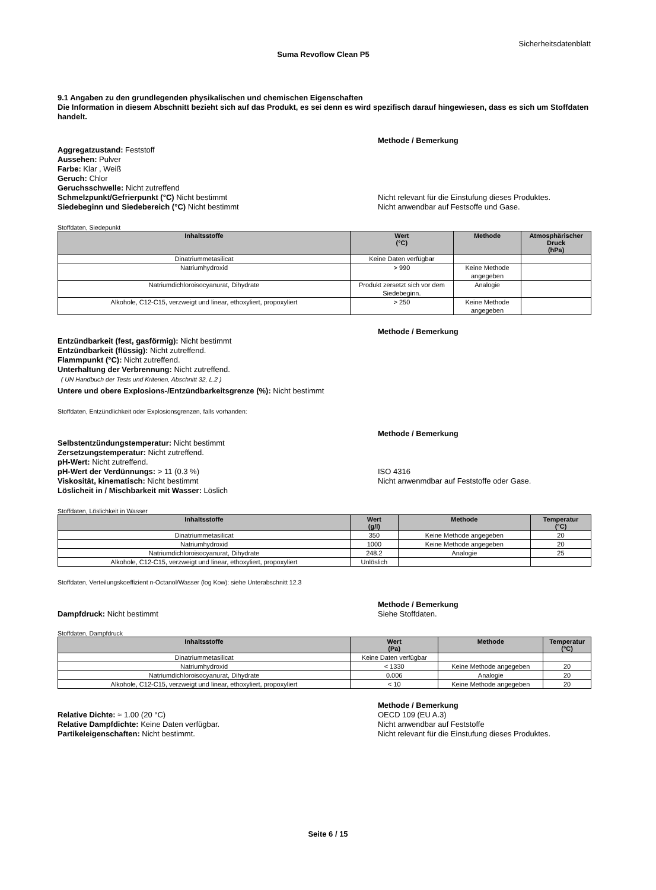Sicherheitsdatenblatt
Suma Revoflow Clean P5
9.1 Angaben zu den grundlegenden physikalischen und chemischen Eigenschaften
Die Information in diesem Abschnitt bezieht sich auf das Produkt, es sei denn es wird spezifisch darauf hingewiesen, dass es sich um Stoffdaten handelt.
Aggregatzustand: Feststoff
Aussehen: Pulver
Farbe: Klar , Weiß
Geruch: Chlor
Geruchsschwelle: Nicht zutreffend
Schmelzpunkt/Gefrierpunkt (°C) Nicht bestimmt
Siedebeginn und Siedebereich (°C) Nicht bestimmt
Methode / Bemerkung
Nicht relevant für die Einstufung dieses Produktes.
Nicht anwendbar auf Festsoffe und Gase.
Stoffdaten, Siedepunkt
| Inhaltsstoffe | Wert (°C) | Methode | Atmosphärischer Druck (hPa) |
| --- | --- | --- | --- |
| Dinatriummetasilicat | Keine Daten verfügbar | | |
| Natriumhydroxid | > 990 | Keine Methode angegeben | |
| Natriumdichloroisocyanurat, Dihydrate | Produkt zersetzt sich vor dem Siedebeginn. | Analogie | |
| Alkohole, C12-C15, verzweigt und linear, ethoxyliert, propoxyliert | > 250 | Keine Methode angegeben | |
Entzündbarkeit (fest, gasförmig): Nicht bestimmt
Entzündbarkeit (flüssig): Nicht zutreffend.
Flammpunkt (°C): Nicht zutreffend.
Unterhaltung der Verbrennung: Nicht zutreffend.
( UN Handbuch der Tests und Kriterien, Abschnitt 32, L.2 )
Methode / Bemerkung
Untere und obere Explosions-/Entzündbarkeitsgrenze (%): Nicht bestimmt
Stoffdaten, Entzündlichkeit oder Explosionsgrenzen, falls vorhanden:
Selbstentzündungstemperatur: Nicht bestimmt
Zersetzungstemperatur: Nicht zutreffend.
pH-Wert: Nicht zutreffend.
pH-Wert der Verdünnungs: > 11 (0.3 %)
Viskosität, kinematisch: Nicht bestimmt
Löslicheit in / Mischbarkeit mit Wasser: Löslich
Methode / Bemerkung
ISO 4316
Nicht anwenmdbar auf Feststoffe oder Gase.
Stoffdaten, Löslichkeit in Wasser
| Inhaltsstoffe | Wert (g/l) | Methode | Temperatur (°C) |
| --- | --- | --- | --- |
| Dinatriummetasilicat | 350 | Keine Methode angegeben | 20 |
| Natriumhydroxid | 1000 | Keine Methode angegeben | 20 |
| Natriumdichloroisocyanurat, Dihydrate | 248.2 | Analogie | 25 |
| Alkohole, C12-C15, verzweigt und linear, ethoxyliert, propoxyliert | Unlöslich | | |
Stoffdaten, Verteilungskoeffizient n-Octanol/Wasser (log Kow): siehe Unterabschnitt 12.3
Dampfdruck: Nicht bestimmt Methode / Bemerkung
Siehe Stoffdaten.
Stoffdaten, Dampfdruck
| Inhaltsstoffe | Wert (Pa) | Methode | Temperatur (°C) |
| --- | --- | --- | --- |
| Dinatriummetasilicat | Keine Daten verfügbar | | |
| Natriumhydroxid | < 1330 | Keine Methode angegeben | 20 |
| Natriumdichloroisocyanurat, Dihydrate | 0.006 | Analogie | 20 |
| Alkohole, C12-C15, verzweigt und linear, ethoxyliert, propoxyliert | < 10 | Keine Methode angegeben | 20 |
Relative Dichte: ≈ 1.00 (20 °C)
Relative Dampfdichte: Keine Daten verfügbar.
Partikeleigenschaften: Nicht bestimmt.
Methode / Bemerkung
OECD 109 (EU A.3)
Nicht anwendbar auf Feststoffe
Nicht relevant für die Einstufung dieses Produktes.
Seite 6 / 15